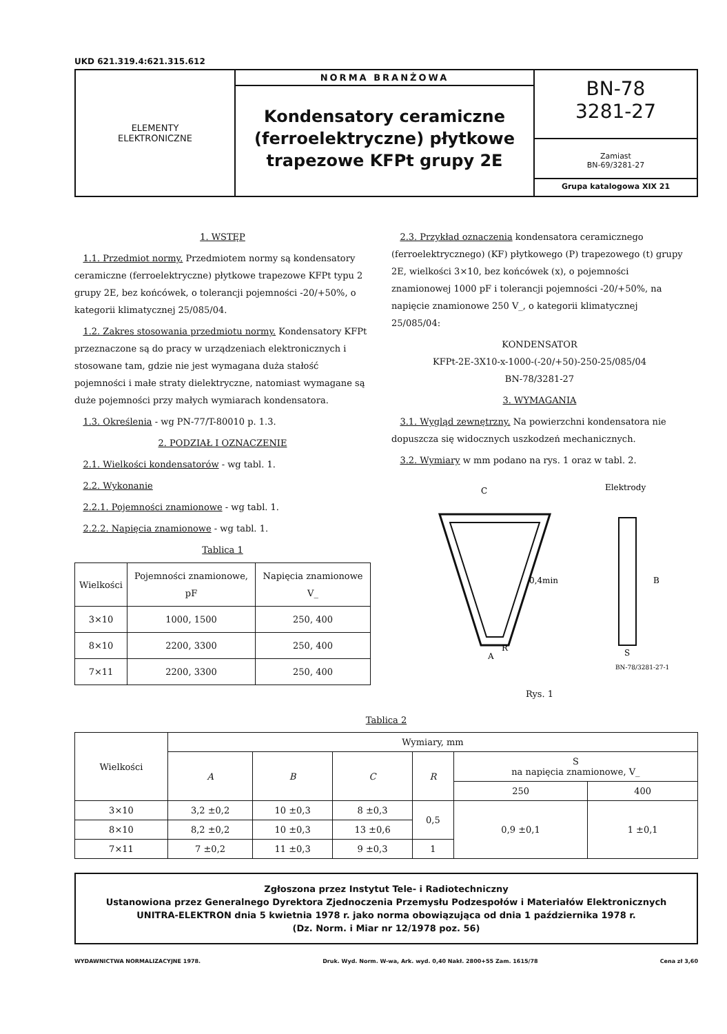UKD 621.319.4:621.315.612
ELEMENTY
ELEKTRONICZNE
NORMA BRANŻOWA
Kondensatory ceramiczne
(ferroelektryczne) płytkowe
trapezowe KFPt grupy 2E
BN-78
3281-27
Zamiast
BN-69/3281-27
Grupa katalogowa XIX 21
1. WSTĘP
1.1. Przedmiot normy. Przedmiotem normy są kondensatory ceramiczne (ferroelektryczne) płytkowe trapezowe KFPt typu 2 grupy 2E, bez końcówek, o tolerancji pojemności -20/+50%, o kategorii klimatycznej 25/085/04.
1.2. Zakres stosowania przedmiotu normy. Kondensatory KFPt przeznaczone są do pracy w urządzeniach elektronicznych i stosowane tam, gdzie nie jest wymagana duża stałość pojemności i małe straty dielektryczne, natomiast wymagane są duże pojemności przy małych wymiarach kondensatora.
1.3. Określenia - wg PN-77/T-80010 p. 1.3.
2. PODZIAŁ I OZNACZENIE
2.1. Wielkości kondensatorów - wg tabl. 1.
2.2. Wykonanie
2.2.1. Pojemności znamionowe - wg tabl. 1.
2.2.2. Napięcia znamionowe - wg tabl. 1.
Tablica 1
| Wielkości | Pojemności znamionowe, pF | Napięcia znamionowe V_ |
| --- | --- | --- |
| 3×10 | 1000, 1500 | 250, 400 |
| 8×10 | 2200, 3300 | 250, 400 |
| 7×11 | 2200, 3300 | 250, 400 |
2.3. Przykład oznaczenia kondensatora ceramicznego (ferroelektrycznego) (KF) płytkowego (P) trapezowego (t) grupy 2E, wielkości 3×10, bez końcówek (x), o pojemności znamionowej 1000 pF i tolerancji pojemności -20/+50%, na napięcie znamionowe 250 V_, o kategorii klimatycznej 25/085/04:
KONDENSATOR
KFPt-2E-3X10-x-1000-(-20/+50)-250-25/085/04
BN-78/3281-27
3. WYMAGANIA
3.1. Wygląd zewnętrzny. Na powierzchni kondensatora nie dopuszcza się widocznych uszkodzeń mechanicznych.
3.2. Wymiary w mm podano na rys. 1 oraz w tabl. 2.
C
A
0,4min
Elektrody
B
S
R
BN-78/3281-27-1
Rys. 1
Tablica 2
| Wielkości | Wymiary, mm | | | | | |
| --- | --- | --- | --- | --- | --- | --- |
| | A | B | C | R | S na napięcia znamionowe, V_ | |
| | | | | | 250 | 400 |
| 3×10 | 3,2 ±0,2 | 10 ±0,3 | 8 ±0,3 | 0,5 | 0,9 ±0,1 | 1 ±0,1 |
| 8×10 | 8,2 ±0,2 | 10 ±0,3 | 13 ±0,6 | | | |
| 7×11 | 7 ±0,2 | 11 ±0,3 | 9 ±0,3 | 1 | | |
Zgłoszona przez Instytut Tele- i Radiotechniczny
Ustanowiona przez Generalnego Dyrektora Zjednoczenia Przemysłu Podzespołów i Materiałów Elektronicznych
UNITRA-ELEKTRON dnia 5 kwietnia 1978 r. jako norma obowiązująca od dnia 1 października 1978 r.
(Dz. Norm. i Miar nr 12/1978 poz. 56)
WYDAWNICTWA NORMALIZACYJNE 1978. Druk. Wyd. Norm. W-wa, Ark. wyd. 0,40 Nakł. 2800+55 Zam. 1615/78 Cena zł 3,60